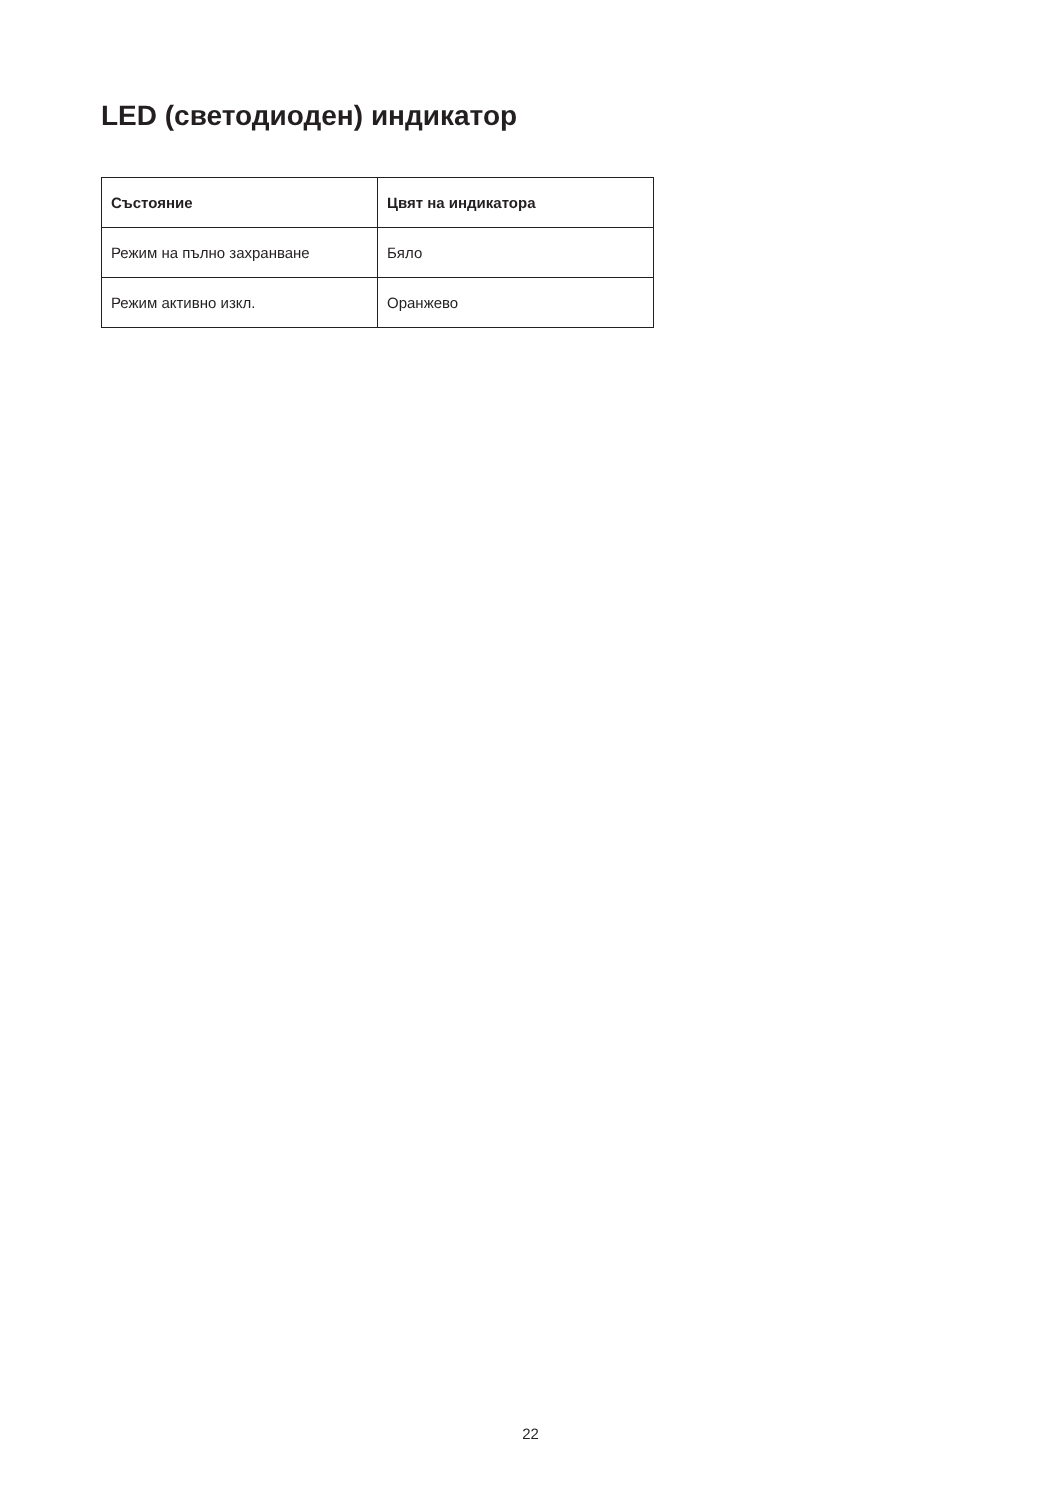LED (светодиоден) индикатор
| Състояние | Цвят на индикатора |
| --- | --- |
| Режим на пълно захранване | Бяло |
| Режим активно изкл. | Оранжево |
22